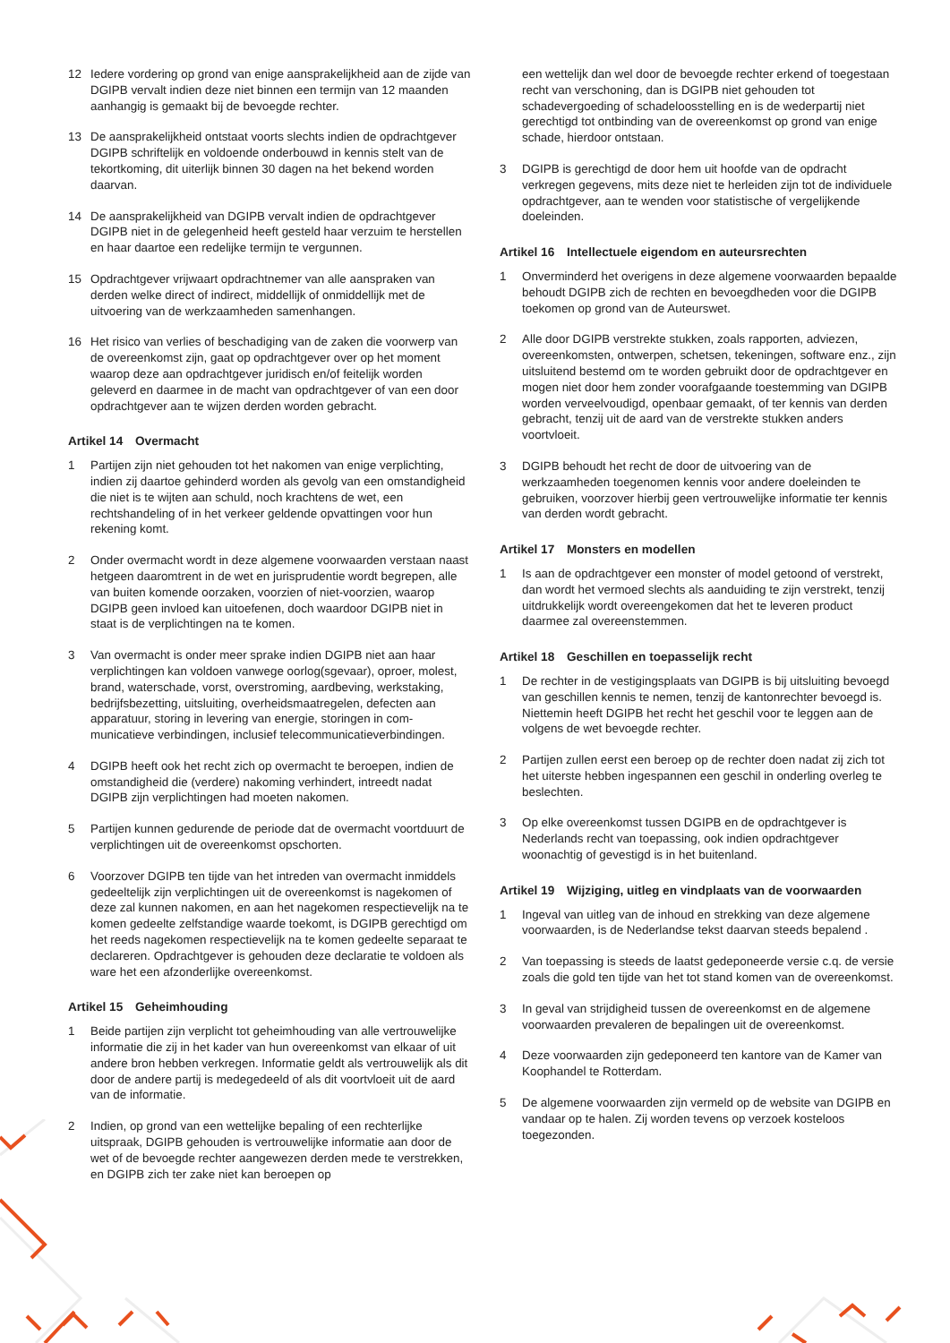12 Iedere vordering op grond van enige aansprakelijkheid aan de zijde van DGIPB vervalt indien deze niet binnen een termijn van 12 maanden aanhangig is gemaakt bij de bevoegde rechter.
13 De aansprakelijkheid ontstaat voorts slechts indien de opdrachtgever DGIPB schriftelijk en voldoende onderbouwd in kennis stelt van de tekortkoming, dit uiterlijk binnen 30 dagen na het bekend worden daarvan.
14 De aansprakelijkheid van DGIPB vervalt indien de opdrachtgever DGIPB niet in de gelegenheid heeft gesteld haar verzuim te herstellen en haar daartoe een redelijke termijn te vergunnen.
15 Opdrachtgever vrijwaart opdrachtnemer van alle aanspraken van derden welke direct of indirect, middellijk of onmiddellijk met de uitvoering van de werkzaamheden samenhangen.
16 Het risico van verlies of beschadiging van de zaken die voorwerp van de overeenkomst zijn, gaat op opdrachtgever over op het moment waarop deze aan opdrachtgever juridisch en/of feitelijk worden geleverd en daarmee in de macht van opdrachtgever of van een door opdrachtgever aan te wijzen derden worden gebracht.
Artikel 14 Overmacht
1 Partijen zijn niet gehouden tot het nakomen van enige verplichting, indien zij daartoe gehinderd worden als gevolg van een omstandigheid die niet is te wijten aan schuld, noch krachtens de wet, een rechtshandeling of in het verkeer geldende opvattingen voor hun rekening komt.
2 Onder overmacht wordt in deze algemene voorwaarden verstaan naast hetgeen daaromtrent in de wet en jurisprudentie wordt begrepen, alle van buiten komende oorzaken, voorzien of niet-voorzien, waarop DGIPB geen invloed kan uitoefenen, doch waardoor DGIPB niet in staat is de verplichtingen na te komen.
3 Van overmacht is onder meer sprake indien DGIPB niet aan haar verplichtingen kan voldoen vanwege oorlog(sgevaar), oproer, molest, brand, waterschade, vorst, overstroming, aardbeving, werkstaking, bedrijfsbezetting, uitsluiting, overheidsmaatregelen, defecten aan apparatuur, storing in levering van energie, storingen in com-municatieve verbindingen, inclusief telecommunicatieverbindingen.
4 DGIPB heeft ook het recht zich op overmacht te beroepen, indien de omstandigheid die (verdere) nakoming verhindert, intreedt nadat DGIPB zijn verplichtingen had moeten nakomen.
5 Partijen kunnen gedurende de periode dat de overmacht voortduurt de verplichtingen uit de overeenkomst opschorten.
6 Voorzover DGIPB ten tijde van het intreden van overmacht inmiddels gedeeltelijk zijn verplichtingen uit de overeenkomst is nagekomen of deze zal kunnen nakomen, en aan het nagekomen respectievelijk na te komen gedeelte zelfstandige waarde toekomt, is DGIPB gerechtigd om het reeds nagekomen respectievelijk na te komen gedeelte separaat te declareren. Opdrachtgever is gehouden deze declaratie te voldoen als ware het een afzonderlijke overeenkomst.
Artikel 15 Geheimhouding
1 Beide partijen zijn verplicht tot geheimhouding van alle vertrouwelijke informatie die zij in het kader van hun overeenkomst van elkaar of uit andere bron hebben verkregen. Informatie geldt als vertrouwelijk als dit door de andere partij is medegedeeld of als dit voortvloeit uit de aard van de informatie.
2 Indien, op grond van een wettelijke bepaling of een rechterlijke uitspraak, DGIPB gehouden is vertrouwelijke informatie aan door de wet of de bevoegde rechter aangewezen derden mede te verstrekken, en DGIPB zich ter zake niet kan beroepen op
een wettelijk dan wel door de bevoegde rechter erkend of toegestaan recht van verschoning, dan is DGIPB niet gehouden tot schadevergoeding of schadeloosstelling en is de wederpartij niet gerechtigd tot ontbinding van de overeenkomst op grond van enige schade, hierdoor ontstaan.
3 DGIPB is gerechtigd de door hem uit hoofde van de opdracht verkregen gegevens, mits deze niet te herleiden zijn tot de individuele opdrachtgever, aan te wenden voor statistische of vergelijkende doeleinden.
Artikel 16 Intellectuele eigendom en auteursrechten
1 Onverminderd het overigens in deze algemene voorwaarden bepaalde behoudt DGIPB zich de rechten en bevoegdheden voor die DGIPB toekomen op grond van de Auteurswet.
2 Alle door DGIPB verstrekte stukken, zoals rapporten, adviezen, overeenkomsten, ontwerpen, schetsen, tekeningen, software enz., zijn uitsluitend bestemd om te worden gebruikt door de opdrachtgever en mogen niet door hem zonder voorafgaande toestemming van DGIPB worden verveelvoudigd, openbaar gemaakt, of ter kennis van derden gebracht, tenzij uit de aard van de verstrekte stukken anders voortvloeit.
3 DGIPB behoudt het recht de door de uitvoering van de werkzaamheden toegenomen kennis voor andere doeleinden te gebruiken, voorzover hierbij geen vertrouwelijke informatie ter kennis van derden wordt gebracht.
Artikel 17 Monsters en modellen
1 Is aan de opdrachtgever een monster of model getoond of verstrekt, dan wordt het vermoed slechts als aanduiding te zijn verstrekt, tenzij uitdrukkelijk wordt overeengekomen dat het te leveren product daarmee zal overeenstemmen.
Artikel 18 Geschillen en toepasselijk recht
1 De rechter in de vestigingsplaats van DGIPB is bij uitsluiting bevoegd van geschillen kennis te nemen, tenzij de kantonrechter bevoegd is. Niettemin heeft DGIPB het recht het geschil voor te leggen aan de volgens de wet bevoegde rechter.
2 Partijen zullen eerst een beroep op de rechter doen nadat zij zich tot het uiterste hebben ingespannen een geschil in onderling overleg te beslechten.
3 Op elke overeenkomst tussen DGIPB en de opdrachtgever is Nederlands recht van toepassing, ook indien opdrachtgever woonachtig of gevestigd is in het buitenland.
Artikel 19 Wijziging, uitleg en vindplaats van de voorwaarden
1 Ingeval van uitleg van de inhoud en strekking van deze algemene voorwaarden, is de Nederlandse tekst daarvan steeds bepalend .
2 Van toepassing is steeds de laatst gedeponeerde versie c.q. de versie zoals die gold ten tijde van het tot stand komen van de overeenkomst.
3 In geval van strijdigheid tussen de overeenkomst en de algemene voorwaarden prevaleren de bepalingen uit de overeenkomst.
4 Deze voorwaarden zijn gedeponeerd ten kantore van de Kamer van Koophandel te Rotterdam.
5 De algemene voorwaarden zijn vermeld op de website van DGIPB en vandaar op te halen. Zij worden tevens op verzoek kosteloos toegezonden.